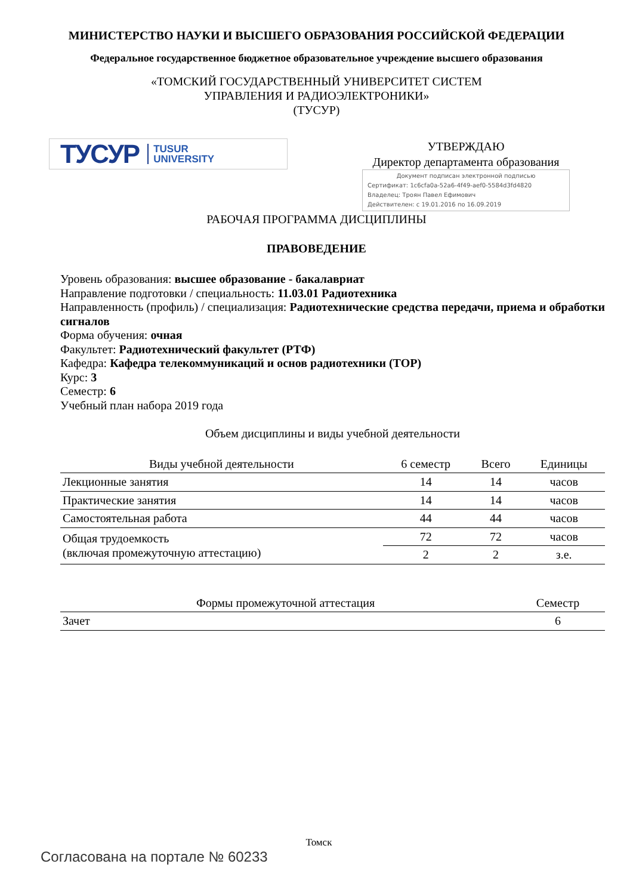МИНИСТЕРСТВО НАУКИ И ВЫСШЕГО ОБРАЗОВАНИЯ РОССИЙСКОЙ ФЕДЕРАЦИИ
Федеральное государственное бюджетное образовательное учреждение высшего образования
«ТОМСКИЙ ГОСУДАРСТВЕННЫЙ УНИВЕРСИТЕТ СИСТЕМ
УПРАВЛЕНИЯ И РАДИОЭЛЕКТРОНИКИ»
(ТУСУР)
ТУСУР TUSUR
UNIVERSITY
УТВЕРЖДАЮ
Директор департамента образования
Документ подписан электронной подписью
Сертификат: 1c6cfa0a-52a6-4f49-aef0-5584d3fd4820
Владелец: Троян Павел Ефимович
Действителен: с 19.01.2016 по 16.09.2019
РАБОЧАЯ ПРОГРАММА ДИСЦИПЛИНЫ
ПРАВОВЕДЕНИЕ
Уровень образования: высшее образование - бакалавриат
Направление подготовки / специальность: 11.03.01 Радиотехника
Направленность (профиль) / специализация: Радиотехнические средства передачи, приема и обработки сигналов
Форма обучения: очная
Факультет: Радиотехнический факультет (РТФ)
Кафедра: Кафедра телекоммуникаций и основ радиотехники (ТОР)
Курс: 3
Семестр: 6
Учебный план набора 2019 года
Объем дисциплины и виды учебной деятельности
| Виды учебной деятельности | 6 семестр | Всего | Единицы |
| --- | --- | --- | --- |
| Лекционные занятия | 14 | 14 | часов |
| Практические занятия | 14 | 14 | часов |
| Самостоятельная работа | 44 | 44 | часов |
| Общая трудоемкость (включая промежуточную аттестацию) | 72 | 72 | часов |
| | 2 | 2 | з.е. |
| Формы промежуточной аттестация | Семестр |
| --- | --- |
| Зачет | 6 |
Томск
Согласована на портале № 60233